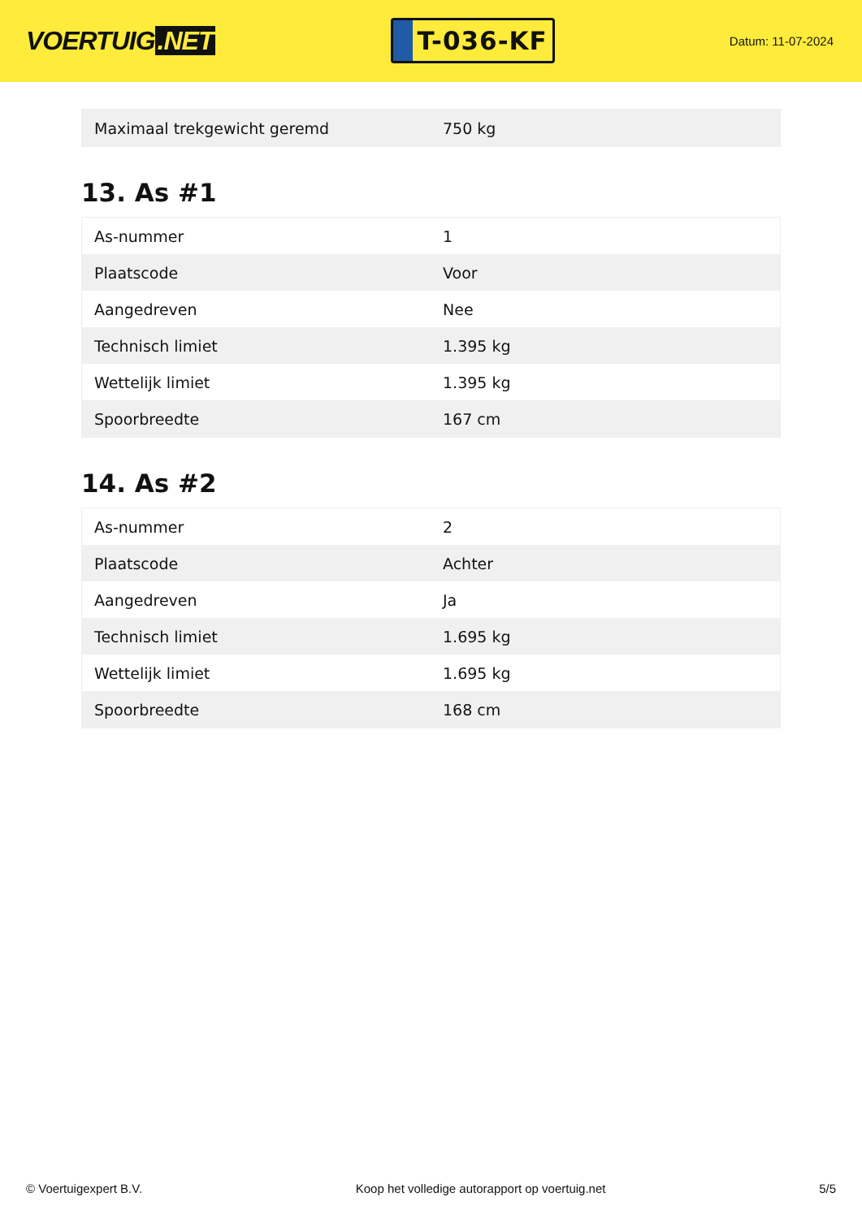VOERTUIG.NET
T-036-KF
Datum: 11-07-2024
| Maximaal trekgewicht geremd | 750 kg |
13. As #1
| As-nummer | 1 |
| Plaatscode | Voor |
| Aangedreven | Nee |
| Technisch limiet | 1.395 kg |
| Wettelijk limiet | 1.395 kg |
| Spoorbreedte | 167 cm |
14. As #2
| As-nummer | 2 |
| Plaatscode | Achter |
| Aangedreven | Ja |
| Technisch limiet | 1.695 kg |
| Wettelijk limiet | 1.695 kg |
| Spoorbreedte | 168 cm |
© Voertuigexpert B.V. Koop het volledige autorapport op voertuig.net 5/5